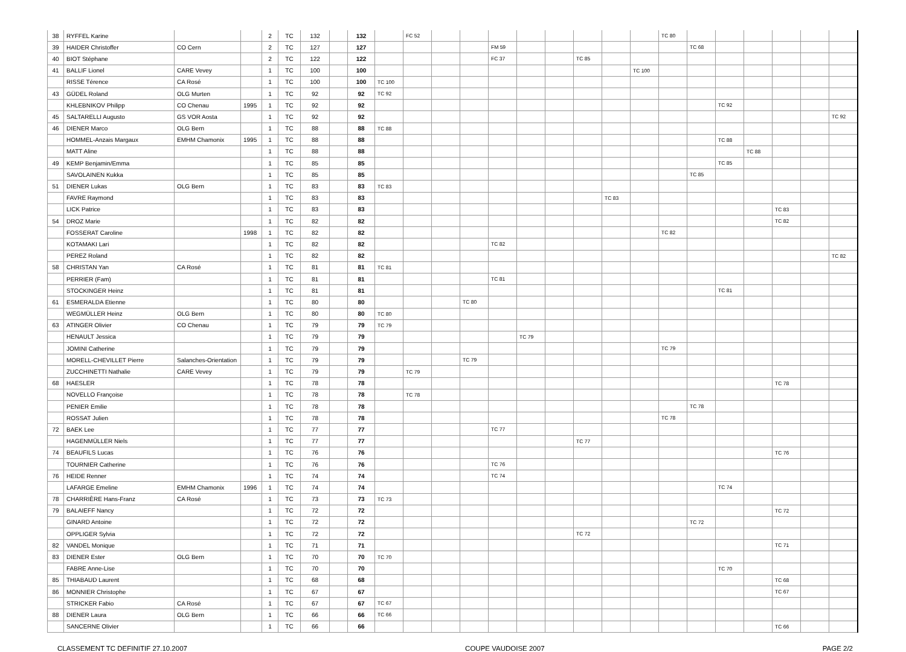| 38 | RYFFEL Karine | | | 2 | TC | 132 | | 132 | | FC 52 | | | | | | | | | TC 80 | | | | | | |
| 39 | HAIDER Christoffer | CO Cern | | 2 | TC | 127 | | 127 | | | | | FM 59 | | | | | | | TC 68 | | | | | |
| 40 | BIOT Stéphane | | | 2 | TC | 122 | | 122 | | | | | FC 37 | | | TC 85 | | | | | | | | | |
| 41 | BALLIF Lionel | CARE Vevey | | 1 | TC | 100 | | 100 | | | | | | | | | | TC 100 | | | | | | | |
| | RISSE Térence | CA Rosé | | 1 | TC | 100 | | 100 | TC 100 | | | | | | | | | | | | | | | | |
| 43 | GÜDEL Roland | OLG Murten | | 1 | TC | 92 | | 92 | TC 92 | | | | | | | | | | | | | | | | |
| | KHLEBNIKOV Philipp | CO Chenau | 1995 | 1 | TC | 92 | | 92 | | | | | | | | | | | | | TC 92 | | | | |
| 45 | SALTARELLI Augusto | GS VOR Aosta | | 1 | TC | 92 | | 92 | | | | | | | | | | | | | | | | | TC 92 |
| 46 | DIENER Marco | OLG Bern | | 1 | TC | 88 | | 88 | TC 88 | | | | | | | | | | | | | | | | |
| | HOMMEL-Anzais Margaux | EMHM Chamonix | 1995 | 1 | TC | 88 | | 88 | | | | | | | | | | | | | TC 88 | | | | |
| | MATT Aline | | | 1 | TC | 88 | | 88 | | | | | | | | | | | | | | TC 88 | | | |
| 49 | KEMP Benjamin/Emma | | | 1 | TC | 85 | | 85 | | | | | | | | | | | | | TC 85 | | | | |
| | SAVOLAINEN Kukka | | | 1 | TC | 85 | | 85 | | | | | | | | | | | | TC 85 | | | | | |
| 51 | DIENER Lukas | OLG Bern | | 1 | TC | 83 | | 83 | TC 83 | | | | | | | | | | | | | | | | |
| | FAVRE Raymond | | | 1 | TC | 83 | | 83 | | | | | | | | | TC 83 | | | | | | | | |
| | LICK Patrice | | | 1 | TC | 83 | | 83 | | | | | | | | | | | | | | | TC 83 | | |
| 54 | DROZ Marie | | | 1 | TC | 82 | | 82 | | | | | | | | | | | | | | | TC 82 | | |
| | FOSSERAT Caroline | | 1998 | 1 | TC | 82 | | 82 | | | | | | | | | | | TC 82 | | | | | | |
| | KOTAMAKI Lari | | | 1 | TC | 82 | | 82 | | | | | TC 82 | | | | | | | | | | | | |
| | PEREZ Roland | | | 1 | TC | 82 | | 82 | | | | | | | | | | | | | | | | | TC 82 |
| 58 | CHRISTAN Yan | CA Rosé | | 1 | TC | 81 | | 81 | TC 81 | | | | | | | | | | | | | | | | |
| | PERRIER (Fam) | | | 1 | TC | 81 | | 81 | | | | | TC 81 | | | | | | | | | | | | |
| | STOCKINGER Heinz | | | 1 | TC | 81 | | 81 | | | | | | | | | | | | | TC 81 | | | | |
| 61 | ESMERALDA Etienne | | | 1 | TC | 80 | | 80 | | | | TC 80 | | | | | | | | | | | | | |
| | WEGMÜLLER Heinz | OLG Bern | | 1 | TC | 80 | | 80 | TC 80 | | | | | | | | | | | | | | | | |
| 63 | ATINGER Olivier | CO Chenau | | 1 | TC | 79 | | 79 | TC 79 | | | | | | | | | | | | | | | | |
| | HENAULT Jessica | | | 1 | TC | 79 | | 79 | | | | | | TC 79 | | | | | | | | | | | |
| | JOMINI Catherine | | | 1 | TC | 79 | | 79 | | | | | | | | | | | TC 79 | | | | | | |
| | MORELL-CHEVILLET Pierre | Salanches-Orientation | | 1 | TC | 79 | | 79 | | | | TC 79 | | | | | | | | | | | | | |
| | ZUCCHINETTI Nathalie | CARE Vevey | | 1 | TC | 79 | | 79 | | TC 79 | | | | | | | | | | | | | | | |
| 68 | HAESLER | | | 1 | TC | 78 | | 78 | | | | | | | | | | | | | | | TC 78 | | |
| | NOVELLO Françoise | | | 1 | TC | 78 | | 78 | | TC 78 | | | | | | | | | | | | | | | |
| | PENIER Emilie | | | 1 | TC | 78 | | 78 | | | | | | | | | | | | TC 78 | | | | | |
| | ROSSAT Julien | | | 1 | TC | 78 | | 78 | | | | | | | | | | | TC 78 | | | | | | |
| 72 | BAEK Lee | | | 1 | TC | 77 | | 77 | | | | | TC 77 | | | | | | | | | | | | |
| | HAGENMÜLLER Niels | | | 1 | TC | 77 | | 77 | | | | | | | | TC 77 | | | | | | | | | |
| 74 | BEAUFILS Lucas | | | 1 | TC | 76 | | 76 | | | | | | | | | | | | | | | TC 76 | | |
| | TOURNIER Catherine | | | 1 | TC | 76 | | 76 | | | | | TC 76 | | | | | | | | | | | | |
| 76 | HEIDE Renner | | | 1 | TC | 74 | | 74 | | | | | TC 74 | | | | | | | | | | | | |
| | LAFARGE Emeline | EMHM Chamonix | 1996 | 1 | TC | 74 | | 74 | | | | | | | | | | | | | TC 74 | | | | |
| 78 | CHARRIÈRE Hans-Franz | CA Rosé | | 1 | TC | 73 | | 73 | TC 73 | | | | | | | | | | | | | | | | |
| 79 | BALAIEFF Nancy | | | 1 | TC | 72 | | 72 | | | | | | | | | | | | | | | TC 72 | | |
| | GINARD Antoine | | | 1 | TC | 72 | | 72 | | | | | | | | | | | | TC 72 | | | | | |
| | OPPLIGER Sylvia | | | 1 | TC | 72 | | 72 | | | | | | | | TC 72 | | | | | | | | | |
| 82 | VANDEL Monique | | | 1 | TC | 71 | | 71 | | | | | | | | | | | | | | | TC 71 | | |
| 83 | DIENER Ester | OLG Bern | | 1 | TC | 70 | | 70 | TC 70 | | | | | | | | | | | | | | | | |
| | FABRE Anne-Lise | | | 1 | TC | 70 | | 70 | | | | | | | | | | | | | TC 70 | | | | |
| 85 | THIABAUD Laurent | | | 1 | TC | 68 | | 68 | | | | | | | | | | | | | | | TC 68 | | |
| 86 | MONNIER Christophe | | | 1 | TC | 67 | | 67 | | | | | | | | | | | | | | | TC 67 | | |
| | STRICKER Fabio | CA Rosé | | 1 | TC | 67 | | 67 | TC 67 | | | | | | | | | | | | | | | | |
| 88 | DIENER Laura | OLG Bern | | 1 | TC | 66 | | 66 | TC 66 | | | | | | | | | | | | | | | | |
| | SANCERNE Olivier | | | 1 | TC | 66 | | 66 | | | | | | | | | | | | | | | TC 66 | | |
CLASSEMENT TC DEFINITIF 27.10.2007 COUPE VAUDOISE 2007 PAGE 2/2